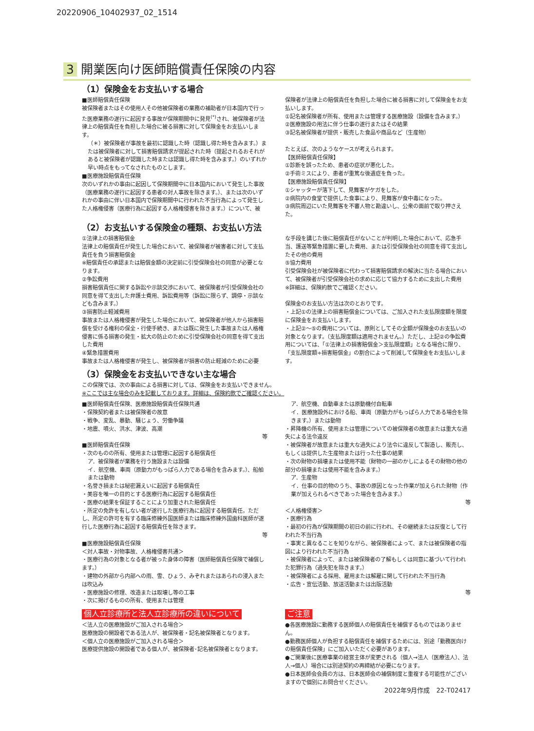20220906_10402937_02_1514
3 開業医向け医師賠償責任保険の内容
（1）保険金をお支払いする場合
■医師賠償責任保険
被保険者またはその使用人その他被保険者の業務の補助者が日本国内で行った医療業務の遂行に起因する事故が保険期間中に発見<sup>(*)</sup>され、被保険者が法律上の賠償責任を負担した場合に被る損害に対して保険金をお支払いします。
（＊）被保険者が事故を最初に認識した時（認識し得た時を含みます。）または被保険者に対して損害賠償請求が提起された時（提起されるおそれがあると被保険者が認識した時または認識し得た時を含みます。）のいずれか早い時点をもってなされたものとします。
■医療施設賠償責任保険
次のいずれかの事由に起因して保険期間中に日本国内において発生した事故（医療業務の遂行に起因する患者の対人事故を除きます。）、または次のいずれかの事由に伴い日本国内で保険期間中に行われた不当行為によって発生した人格権侵害（医療行為に起因する人格権侵害を除きます。）について、被
保険者が法律上の賠償責任を負担した場合に被る損害に対して保険金をお支払いします。
①記名被保険者が所有、使用または管理する医療施設（設備を含みます。）
②医療施設の用法に伴う仕事の遂行またはその結果
③記名被保険者が提供・販売した食品や商品など（生産物）
たとえば、次のようなケースが考えられます。
【医師賠償責任保険】
①診断を誤ったため、患者の症状が悪化した。
②手術ミスにより、患者が重篤な後遺症を負った。
【医療施設賠償責任保険】
①シャッターが落下して、見舞客がケガをした。
②病院内の食堂で提供した食事により、見舞客が食中毒になった。
③病院周辺にいた見舞客を不審人物と勘違いし、公衆の面前で取り押さえた。
（2）お支払いする保険金の種類、お支払い方法
①法律上の損害賠償金
法律上の賠償責任が発生した場合において、被保険者が被害者に対して支払責任を負う損害賠償金
※賠償責任の承認または賠償金額の決定前に引受保険会社の同意が必要となります。
②争訟費用
損害賠償責任に関する訴訟や示談交渉において、被保険者が引受保険会社の同意を得て支出した弁護士費用、訴訟費用等（訴訟に限らず、調停・示談なども含みます。）
③損害防止軽減費用
事故または人格権侵害が発生した場合において、被保険者が他人から損害賠償を受ける権利の保全・行使手続き、または既に発生した事故または人格権侵害に係る損害の発生・拡大の防止のために引受保険会社の同意を得て支出した費用
④緊急措置費用
事故または人格権侵害が発生し、被保険者が損害の防止軽減のために必要
な手段を講じた後に賠償責任がないことが判明した場合において、応急手当、護送等緊急措置に要した費用、または引受保険会社の同意を得て支出したその他の費用
⑤協力費用
引受保険会社が被保険者に代わって損害賠償請求の解決に当たる場合において、被保険者が引受保険会社の求めに応じて協力するために支出した費用
※詳細は、保険約款でご確認ください。
保険金のお支払い方法は次のとおりです。
・上記①の法律上の損害賠償金については、ご加入された支払限度額を限度に保険金をお支払いします。
・上記②～⑤の費用については、原則としてその全額が保険金のお支払いの対象となります。（支払限度額は適用されません。）ただし、上記②の争訟費用については、「①法律上の損害賠償金＞支払限度額」となる場合に限り、「支払限度額÷損害賠償金」の割合によって削減して保険金をお支払いします。
（3）保険金をお支払いできない主な場合
この保険では、次の事由による損害に対しては、保険金をお支払いできません。
※ここでは主な場合のみを記載しております。詳細は、保険約款でご確認ください。
■医師賠償責任保険、医療施設賠償責任保険共通
・保険契約者または被保険者の故意
・戦争、変乱、暴動、騒じょう、労働争議
・地震、噴火、洪水、津波、高潮
等
■医師賠償責任保険
・次のものの所有、使用または管理に起因する賠償責任
ア．被保険者が業務を行う施設または設備
イ．航空機、車両（原動力がもっぱら人力である場合を含みます。）、船舶または動物
・名誉き損または秘密漏えいに起因する賠償責任
・美容を唯一の目的とする医療行為に起因する賠償責任
・医療の結果を保証することにより加重された賠償責任
・所定の免許を有しない者が遂行した医療行為に起因する賠償責任。ただし、所定の許可を有する臨床修練外国医師または臨床修練外国歯科医師が遂行した医療行為に起因する賠償責任を除きます。
等
■医療施設賠償責任保険
＜対人事故・対物事故、人格権侵害共通＞
・医療行為の対象となる者が被った身体の障害（医師賠償責任保険で補償します。）
・建物の外部から内部への雨、雪、ひょう、みぞれまたはあられの浸入または吹込み
・医療施設の修理、改造または取壊し等の工事
・次に掲げるものの所有、使用または管理
ア．航空機、自動車または原動機付自転車
イ．医療施設外における船、車両（原動力がもっぱら人力である場合を除きます。）または動物
・昇降機の所有、使用または管理についての被保険者の故意または重大な過失による法令違反
・被保険者が故意または重大な過失により法令に違反して製造し、販売し、もしくは提供した生産物または行った仕事の結果
・次の財物の損壊または使用不能（財物の一部のかしによるその財物の他の部分の損壊または使用不能を含みます。）
ア．生産物
イ．仕事の目的物のうち、事故の原因となった作業が加えられた財物（作業が加えられるべきであった場合を含みます。）
等
＜人格権侵害＞
・医療行為
・最初の行為が保険期間の初日の前に行われ、その継続または反復として行われた不当行為
・事実と異なることを知りながら、被保険者によって、または被保険者の指図により行われた不当行為
・被保険者によって、または被保険者の了解もしくは同意に基づいて行われた犯罪行為（過失犯を除きます。）
・被保険者による採用、雇用または解雇に関して行われた不当行為
・広告・宣伝活動、放送活動または出版活動
等
個人立診療所と法人立診療所の違いについて
＜法人立の医療施設がご加入される場合＞
医療施設の開設者である法人が、被保険者・記名被保険者となります。
＜個人立の医療施設がご加入される場合＞
医療提供施設の開設者である個人が、被保険者･記名被保険者となります。
ご注意
●各医療施設に勤務する医師個人の賠償責任を補償するものではありません。
●勤務医師個人が負担する賠償責任を補償するためには、別途「勤務医向けの賠償責任保険」にご加入いただく必要があります。
●ご開業後に医療事業の経営主体が変更される（個人→法人（医療法人）、法人→個人）場合には別途契約の再締結が必要になります。
●日本医師会会員の方は、日本医師会の補償制度と重複する可能性がございますので個別にお問合せください。
2022年9月作成　22-T02417